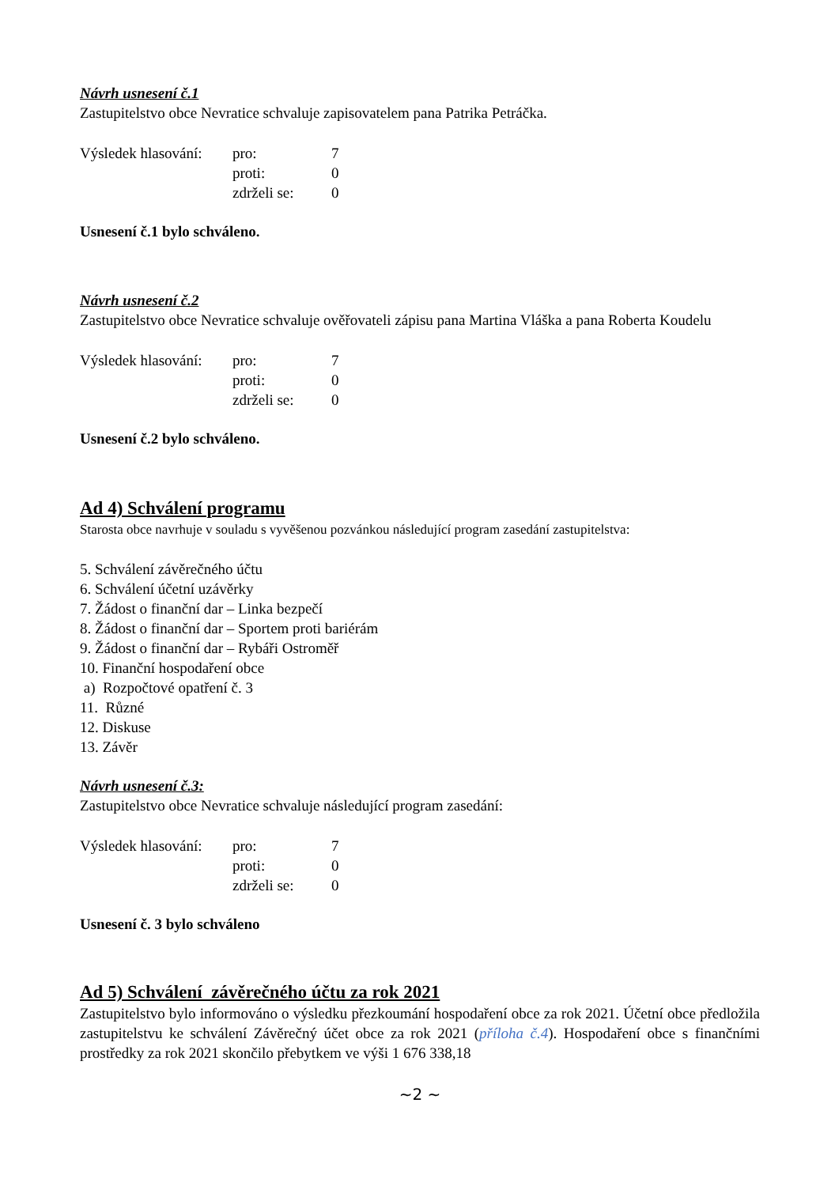Návrh usnesení č.1
Zastupitelstvo obce Nevratice schvaluje zapisovatelem pana Patrika Petráčka.
| Výsledek hlasování: | pro: | 7 |
| | proti: | 0 |
| | zdrželi se: | 0 |
Usnesení č.1 bylo schváleno.
Návrh usnesení č.2
Zastupitelstvo obce Nevratice schvaluje ověřovateli zápisu pana Martina Vláška a pana Roberta Koudelu
| Výsledek hlasování: | pro: | 7 |
| | proti: | 0 |
| | zdrželi se: | 0 |
Usnesení č.2 bylo schváleno.
Ad 4) Schválení programu
Starosta obce navrhuje v souladu s vyvěšenou pozvánkou následující program zasedání zastupitelstva:
5. Schválení závěrečného účtu
6. Schválení účetní uzávěrky
7. Žádost o finanční dar – Linka bezpečí
8. Žádost o finanční dar – Sportem proti bariérám
9. Žádost o finanční dar – Rybáři Ostroměř
10. Finanční hospodaření obce
a) Rozpočtové opatření č. 3
11. Různé
12. Diskuse
13. Závěr
Návrh usnesení č.3:
Zastupitelstvo obce Nevratice schvaluje následující program zasedání:
| Výsledek hlasování: | pro: | 7 |
| | proti: | 0 |
| | zdrželi se: | 0 |
Usnesení č. 3 bylo schváleno
Ad 5) Schválení závěrečného účtu za rok 2021
Zastupitelstvo bylo informováno o výsledku přezkoumání hospodaření obce za rok 2021. Účetní obce předložila zastupitelstvu ke schválení Závěrečný účet obce za rok 2021 (příloha č.4). Hospodaření obce s finančními prostředky za rok 2021 skončilo přebytkem ve výši 1 676 338,18
~2 ~